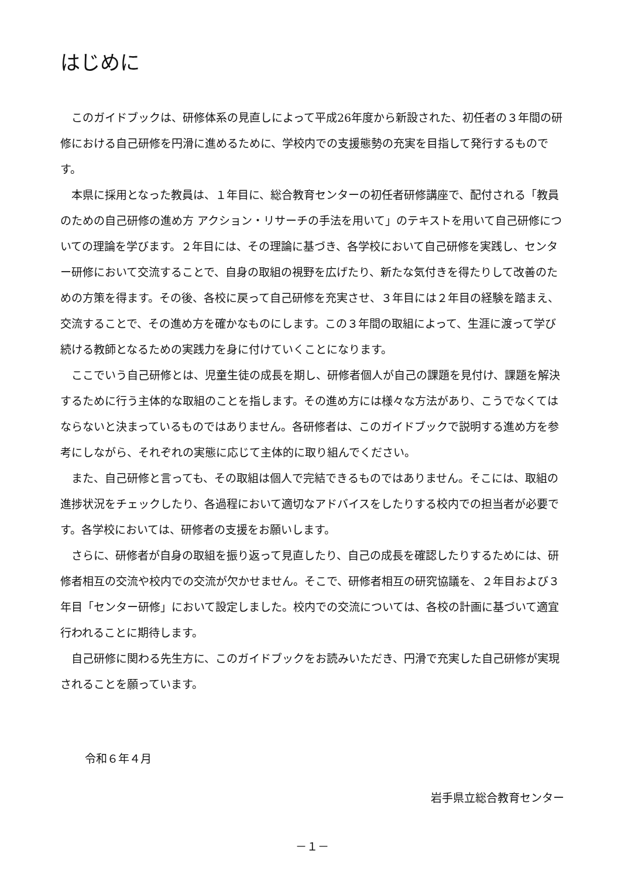はじめに
このガイドブックは、研修体系の見直しによって平成26年度から新設された、初任者の３年間の研修における自己研修を円滑に進めるために、学校内での支援態勢の充実を目指して発行するものです。
本県に採用となった教員は、１年目に、総合教育センターの初任者研修講座で、配付される「教員のための自己研修の進め方 アクション・リサーチの手法を用いて」のテキストを用いて自己研修についての理論を学びます。２年目には、その理論に基づき、各学校において自己研修を実践し、センター研修において交流することで、自身の取組の視野を広げたり、新たな気付きを得たりして改善のための方策を得ます。その後、各校に戻って自己研修を充実させ、３年目には２年目の経験を踏まえ、交流することで、その進め方を確かなものにします。この３年間の取組によって、生涯に渡って学び続ける教師となるための実践力を身に付けていくことになります。
ここでいう自己研修とは、児童生徒の成長を期し、研修者個人が自己の課題を見付け、課題を解決するために行う主体的な取組のことを指します。その進め方には様々な方法があり、こうでなくてはならないと決まっているものではありません。各研修者は、このガイドブックで説明する進め方を参考にしながら、それぞれの実態に応じて主体的に取り組んでください。
また、自己研修と言っても、その取組は個人で完結できるものではありません。そこには、取組の進捗状況をチェックしたり、各過程において適切なアドバイスをしたりする校内での担当者が必要です。各学校においては、研修者の支援をお願いします。
さらに、研修者が自身の取組を振り返って見直したり、自己の成長を確認したりするためには、研修者相互の交流や校内での交流が欠かせません。そこで、研修者相互の研究協議を、２年目および３年目「センター研修」において設定しました。校内での交流については、各校の計画に基づいて適宜行われることに期待します。
自己研修に関わる先生方に、このガイドブックをお読みいただき、円滑で充実した自己研修が実現されることを願っています。
令和６年４月
岩手県立総合教育センター
－１－